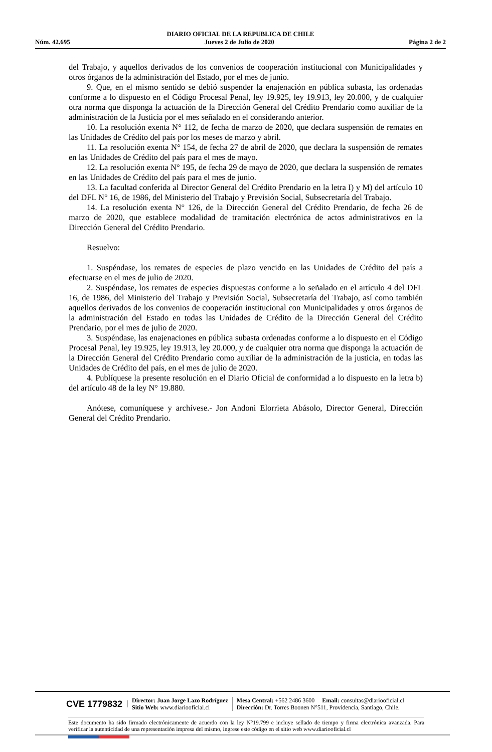DIARIO OFICIAL DE LA REPUBLICA DE CHILE
Núm. 42.695 Jueves 2 de Julio de 2020 Página 2 de 2
del Trabajo, y aquellos derivados de los convenios de cooperación institucional con Municipalidades y otros órganos de la administración del Estado, por el mes de junio.
9. Que, en el mismo sentido se debió suspender la enajenación en pública subasta, las ordenadas conforme a lo dispuesto en el Código Procesal Penal, ley 19.925, ley 19.913, ley 20.000, y de cualquier otra norma que disponga la actuación de la Dirección General del Crédito Prendario como auxiliar de la administración de la Justicia por el mes señalado en el considerando anterior.
10. La resolución exenta N° 112, de fecha de marzo de 2020, que declara suspensión de remates en las Unidades de Crédito del país por los meses de marzo y abril.
11. La resolución exenta N° 154, de fecha 27 de abril de 2020, que declara la suspensión de remates en las Unidades de Crédito del país para el mes de mayo.
12. La resolución exenta N° 195, de fecha 29 de mayo de 2020, que declara la suspensión de remates en las Unidades de Crédito del país para el mes de junio.
13. La facultad conferida al Director General del Crédito Prendario en la letra I) y M) del artículo 10 del DFL N° 16, de 1986, del Ministerio del Trabajo y Previsión Social, Subsecretaría del Trabajo.
14. La resolución exenta N° 126, de la Dirección General del Crédito Prendario, de fecha 26 de marzo de 2020, que establece modalidad de tramitación electrónica de actos administrativos en la Dirección General del Crédito Prendario.
Resuelvo:
1. Suspéndase, los remates de especies de plazo vencido en las Unidades de Crédito del país a efectuarse en el mes de julio de 2020.
2. Suspéndase, los remates de especies dispuestas conforme a lo señalado en el artículo 4 del DFL 16, de 1986, del Ministerio del Trabajo y Previsión Social, Subsecretaría del Trabajo, así como también aquellos derivados de los convenios de cooperación institucional con Municipalidades y otros órganos de la administración del Estado en todas las Unidades de Crédito de la Dirección General del Crédito Prendario, por el mes de julio de 2020.
3. Suspéndase, las enajenaciones en pública subasta ordenadas conforme a lo dispuesto en el Código Procesal Penal, ley 19.925, ley 19.913, ley 20.000, y de cualquier otra norma que disponga la actuación de la Dirección General del Crédito Prendario como auxiliar de la administración de la justicia, en todas las Unidades de Crédito del país, en el mes de julio de 2020.
4. Publíquese la presente resolución en el Diario Oficial de conformidad a lo dispuesto en la letra b) del artículo 48 de la ley N° 19.880.
Anótese, comuníquese y archívese.- Jon Andoni Elorrieta Abásolo, Director General, Dirección General del Crédito Prendario.
CVE 1779832
Director: Juan Jorge Lazo Rodríguez
Sitio Web: www.diariooficial.cl
Mesa Central: +562 2486 3600 Email: consultas@diariooficial.cl
Dirección: Dr. Torres Boonen N°511, Providencia, Santiago, Chile.
Este documento ha sido firmado electrónicamente de acuerdo con la ley N°19.799 e incluye sellado de tiempo y firma electrónica avanzada. Para verificar la autenticidad de una representación impresa del mismo, ingrese este código en el sitio web www.diariooficial.cl